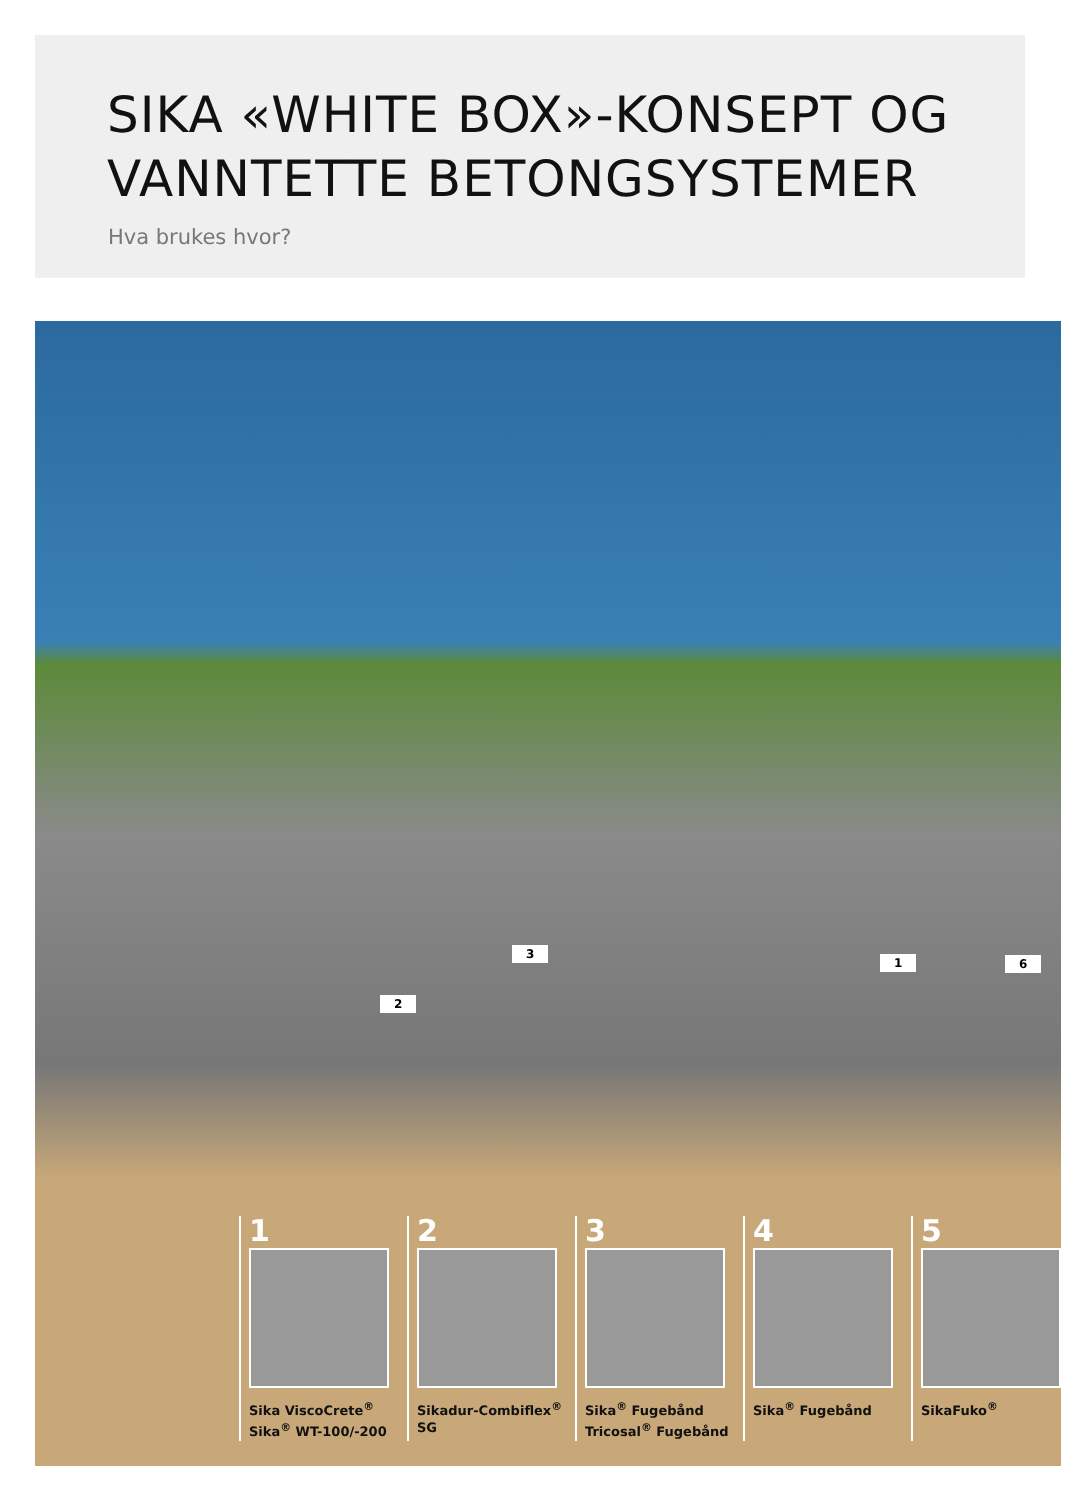SIKA «WHITE BOX»-KONSEPT OG VANNTETTE BETONGSYSTEMER
Hva brukes hvor?
3
2
1 6
1
Sika ViscoCrete<sup>®</sup>
Sika<sup>®</sup> WT-100/-200
2
Sikadur-Combiflex<sup>®</sup> SG
3
Sika<sup>®</sup> Fugebånd
Tricosal<sup>®</sup> Fugebånd
4
Sika<sup>®</sup> Fugebånd
5
SikaFuko<sup>®</sup>